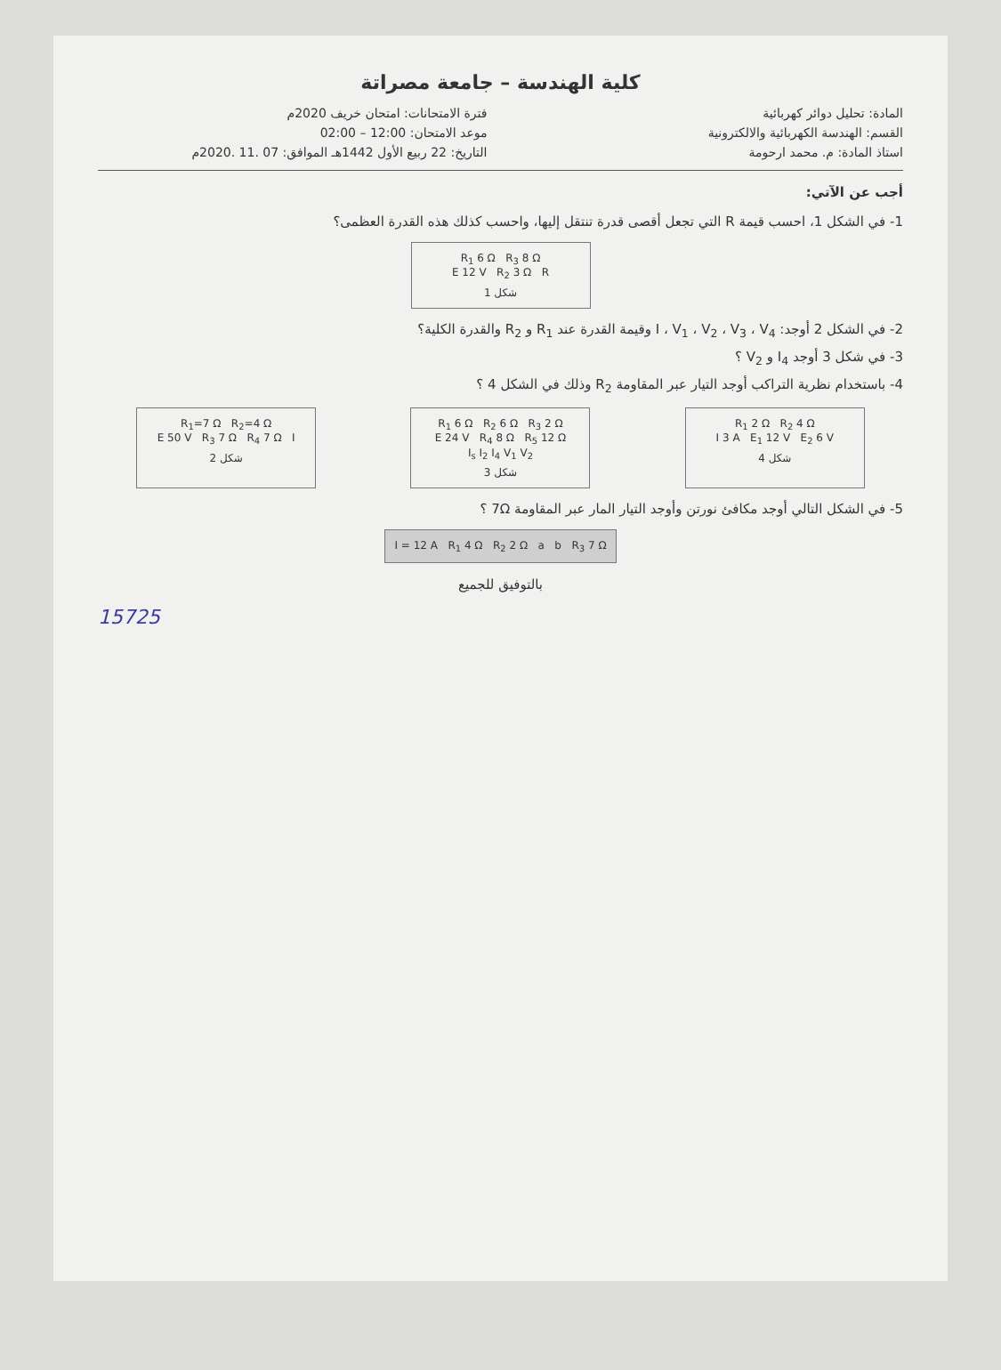كلية الهندسة – جامعة مصراتة
المادة: تحليل دوائر كهربائية
فترة الامتحانات: امتحان خريف 2020م
القسم: الهندسة الكهربائية والالكترونية
موعد الامتحان: 12:00 – 02:00
استاذ المادة: م. محمد ارحومة
التاريخ: 22 ربيع الأول 1442هـ الموافق: 07 .11 .2020م
أجب عن الآتي:
1- في الشكل 1، احسب قيمة R التي تجعل أقصى قدرة تنتقل إليها، واحسب كذلك هذه القدرة العظمى؟
R<sub>1</sub> 6 Ω R<sub>3</sub> 8 Ω
E 12 V R<sub>2</sub> 3 Ω R
شكل 1
2- في الشكل 2 أوجد: I ، V<sub>1</sub> ، V<sub>2</sub> ، V<sub>3</sub> ، V<sub>4</sub> وقيمة القدرة عند R<sub>1</sub> و R<sub>2</sub> والقدرة الكلية؟
3- في شكل 3 أوجد I<sub>4</sub> و V<sub>2</sub> ؟
4- باستخدام نظرية التراكب أوجد التيار عبر المقاومة R<sub>2</sub> وذلك في الشكل 4 ؟
R<sub>1</sub>=7 Ω R<sub>2</sub>=4 Ω
E 50 V R<sub>3</sub> 7 Ω R<sub>4</sub> 7 Ω I
شكل 2
R<sub>1</sub> 6 Ω R<sub>2</sub> 6 Ω R<sub>3</sub> 2 Ω
E 24 V R<sub>4</sub> 8 Ω R<sub>5</sub> 12 Ω
I<sub>s</sub> I<sub>2</sub> I<sub>4</sub> V<sub>1</sub> V<sub>2</sub>
شكل 3
R<sub>1</sub> 2 Ω R<sub>2</sub> 4 Ω
I 3 A E<sub>1</sub> 12 V E<sub>2</sub> 6 V
شكل 4
5- في الشكل التالي أوجد مكافئ نورتن وأوجد التيار المار عبر المقاومة 7Ω ؟
I = 12 A R<sub>1</sub> 4 Ω R<sub>2</sub> 2 Ω a b R<sub>3</sub> 7 Ω
بالتوفيق للجميع
15725